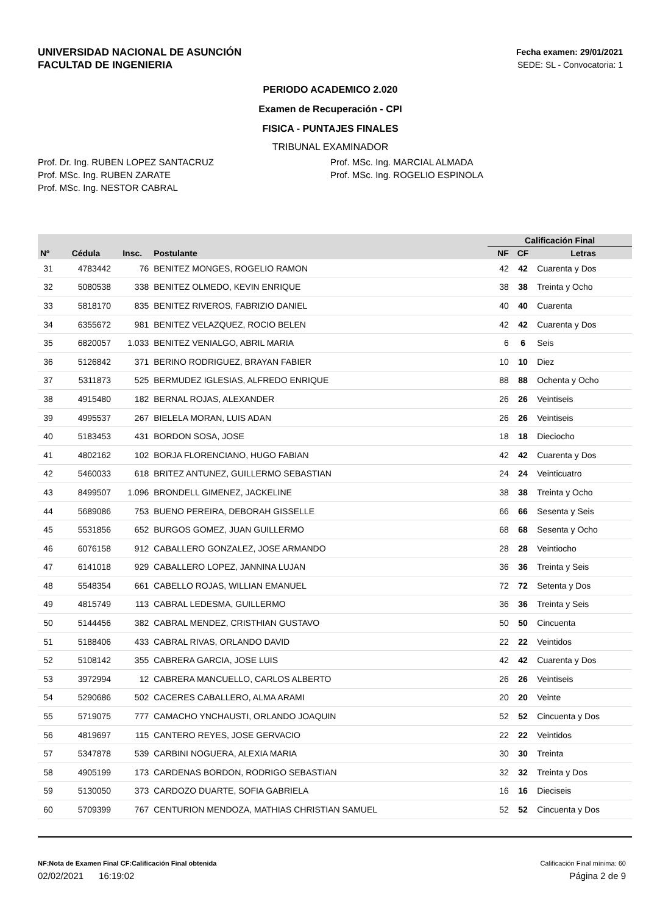UNIVERSIDAD NACIONAL DE ASUNCIÓN
FACULTAD DE INGENIERIA
Fecha examen: 29/01/2021
SEDE: SL - Convocatoria: 1
PERIODO ACADEMICO 2.020
Examen de Recuperación - CPI
FISICA - PUNTAJES FINALES
TRIBUNAL EXAMINADOR
Prof. Dr. Ing. RUBEN LOPEZ SANTACRUZ
Prof. MSc. Ing. RUBEN ZARATE
Prof. MSc. Ing. NESTOR CABRAL
Prof. MSc. Ing. MARCIAL ALMADA
Prof. MSc. Ing. ROGELIO ESPINOLA
| | | | | | Calificación Final | | |
| --- | --- | --- | --- | --- | --- | --- | --- |
| Nº | Cédula | Insc. | Postulante | | NF | CF | Letras |
| 31 | 4783442 | 76 | BENITEZ MONGES, ROGELIO RAMON | | 42 | 42 | Cuarenta y Dos |
| 32 | 5080538 | 338 | BENITEZ OLMEDO, KEVIN ENRIQUE | | 38 | 38 | Treinta y Ocho |
| 33 | 5818170 | 835 | BENITEZ RIVEROS, FABRIZIO DANIEL | | 40 | 40 | Cuarenta |
| 34 | 6355672 | 981 | BENITEZ VELAZQUEZ, ROCIO BELEN | | 42 | 42 | Cuarenta y Dos |
| 35 | 6820057 | 1.033 | BENITEZ VENIALGO, ABRIL MARIA | | 6 | 6 | Seis |
| 36 | 5126842 | 371 | BERINO RODRIGUEZ, BRAYAN FABIER | | 10 | 10 | Diez |
| 37 | 5311873 | 525 | BERMUDEZ IGLESIAS, ALFREDO ENRIQUE | | 88 | 88 | Ochenta y Ocho |
| 38 | 4915480 | 182 | BERNAL ROJAS, ALEXANDER | | 26 | 26 | Veintiseis |
| 39 | 4995537 | 267 | BIELELA MORAN, LUIS ADAN | | 26 | 26 | Veintiseis |
| 40 | 5183453 | 431 | BORDON SOSA, JOSE | | 18 | 18 | Dieciocho |
| 41 | 4802162 | 102 | BORJA FLORENCIANO, HUGO FABIAN | | 42 | 42 | Cuarenta y Dos |
| 42 | 5460033 | 618 | BRITEZ ANTUNEZ, GUILLERMO SEBASTIAN | | 24 | 24 | Veinticuatro |
| 43 | 8499507 | 1.096 | BRONDELL GIMENEZ, JACKELINE | | 38 | 38 | Treinta y Ocho |
| 44 | 5689086 | 753 | BUENO PEREIRA, DEBORAH GISSELLE | | 66 | 66 | Sesenta y Seis |
| 45 | 5531856 | 652 | BURGOS GOMEZ, JUAN GUILLERMO | | 68 | 68 | Sesenta y Ocho |
| 46 | 6076158 | 912 | CABALLERO GONZALEZ, JOSE ARMANDO | | 28 | 28 | Veintiocho |
| 47 | 6141018 | 929 | CABALLERO LOPEZ, JANNINA LUJAN | | 36 | 36 | Treinta y Seis |
| 48 | 5548354 | 661 | CABELLO ROJAS, WILLIAN EMANUEL | | 72 | 72 | Setenta y Dos |
| 49 | 4815749 | 113 | CABRAL LEDESMA, GUILLERMO | | 36 | 36 | Treinta y Seis |
| 50 | 5144456 | 382 | CABRAL MENDEZ, CRISTHIAN GUSTAVO | | 50 | 50 | Cincuenta |
| 51 | 5188406 | 433 | CABRAL RIVAS, ORLANDO DAVID | | 22 | 22 | Veintidos |
| 52 | 5108142 | 355 | CABRERA GARCIA, JOSE LUIS | | 42 | 42 | Cuarenta y Dos |
| 53 | 3972994 | 12 | CABRERA MANCUELLO, CARLOS ALBERTO | | 26 | 26 | Veintiseis |
| 54 | 5290686 | 502 | CACERES CABALLERO, ALMA ARAMI | | 20 | 20 | Veinte |
| 55 | 5719075 | 777 | CAMACHO YNCHAUSTI, ORLANDO JOAQUIN | | 52 | 52 | Cincuenta y Dos |
| 56 | 4819697 | 115 | CANTERO REYES, JOSE GERVACIO | | 22 | 22 | Veintidos |
| 57 | 5347878 | 539 | CARBINI NOGUERA, ALEXIA MARIA | | 30 | 30 | Treinta |
| 58 | 4905199 | 173 | CARDENAS BORDON, RODRIGO SEBASTIAN | | 32 | 32 | Treinta y Dos |
| 59 | 5130050 | 373 | CARDOZO DUARTE, SOFIA GABRIELA | | 16 | 16 | Dieciseis |
| 60 | 5709399 | 767 | CENTURION MENDOZA, MATHIAS CHRISTIAN SAMUEL | | 52 | 52 | Cincuenta y Dos |
NF:Nota de Examen Final CF:Calificación Final obtenida Calificación Final mínima: 60
02/02/2021 16:19:02 Página 2 de 9